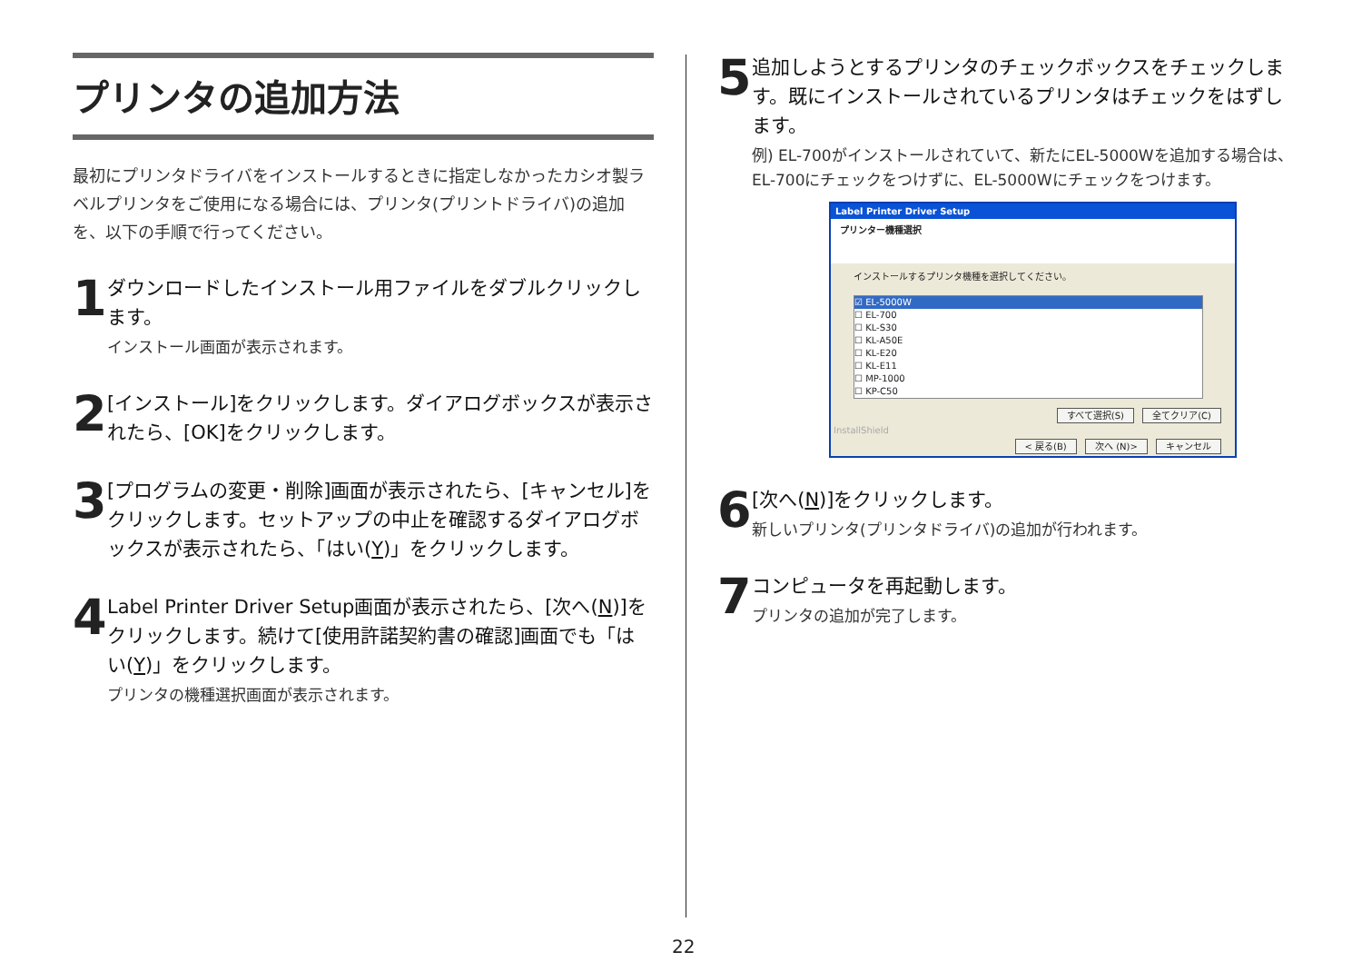プリンタの追加方法
最初にプリンタドライバをインストールするときに指定しなかったカシオ製ラベルプリンタをご使用になる場合には、プリンタ(プリントドライバ)の追加を、以下の手順で行ってください。
1
ダウンロードしたインストール用ファイルをダブルクリックします。
インストール画面が表示されます。
2
[インストール]をクリックします。ダイアログボックスが表示されたら、[OK]をクリックします。
3
[プログラムの変更・削除]画面が表示されたら、[キャンセル]をクリックします。セットアップの中止を確認するダイアログボックスが表示されたら、「はい(Y)」をクリックします。
4
Label Printer Driver Setup画面が表示されたら、[次へ(N)]をクリックします。続けて[使用許諾契約書の確認]画面でも「はい(Y)」をクリックします。
プリンタの機種選択画面が表示されます。
5
追加しようとするプリンタのチェックボックスをチェックします。既にインストールされているプリンタはチェックをはずします。
例) EL-700がインストールされていて、新たにEL-5000Wを追加する場合は、EL-700にチェックをつけずに、EL-5000Wにチェックをつけます。
Label Printer Driver Setup
プリンター機種選択
インストールするプリンタ機種を選択してください。
☑ EL-5000W
☐ EL-700
☐ KL-S30
☐ KL-A50E
☐ KL-E20
☐ KL-E11
☐ MP-1000
☐ KP-C50
すべて選択(S) 全てクリア(C)
InstallShield
< 戻る(B) 次へ (N)> キャンセル
6
[次へ(N)]をクリックします。
新しいプリンタ(プリンタドライバ)の追加が行われます。
7
コンピュータを再起動します。
プリンタの追加が完了します。
22